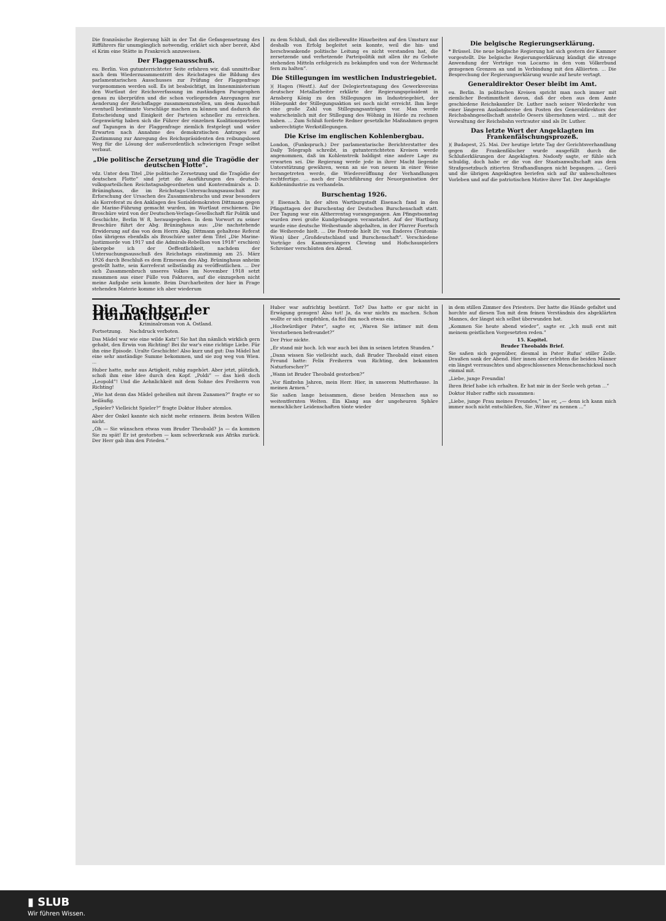Die französische Regierung hält in der Tat die Gefangensetzung des Rifführers für unumgänglich notwendig, erklärt sich aber bereit, Abd el Krim eine Stätte in Frankreich anzuweisen.
Der Flaggenausschuß.
eu. Berlin. Von gutunterrichteter Seite erfahren wir, daß unmittelbar nach dem Wiederzusammentritt des Reichstages die Bildung des parlamentarischen Ausschusses zur Prüfung der Flaggenfrage vorgenommen werden soll. Es ist beabsichtigt, im Innenministerium den Wortlaut der Reichsverfassung im zuständigen Paragraphen genau zu überprüfen und die schon vorliegenden Anregungen zur Aenderung der Reichsflagge zusammenzustellen, um dem Ausschuß eventuell bestimmte Vorschläge machen zu können und dadurch die Entscheidung und Einigkeit der Parteien schneller zu erreichen. Gegenwärtig haben sich die Führer der einzelnen Koalitionsparteien auf Tagungen in der Flaggenfrage ziemlich festgelegt und wider Erwarten nach Annahme des demokratischen Antrages auf Zustimmung zur Anregung des Reichspräsidenten den reibungslosen Weg für die Lösung der außerordentlich schwierigen Frage selbst verbaut.
„Die politische Zersetzung und die Tragödie der deutschen Flotte“.
vdz. Unter dem Titel „Die politische Zersetzung und die Tragödie der deutschen Flotte“ sind jetzt die Ausführungen des deutsch-volksparteilichen Reichstagsabgeordneten und Konteradmirals a. D. Brüninghaus, die im Reichstags-Untersuchungsausschuß zur Erforschung der Ursachen des Zusammenbruchs und zwar besonders als Korreferat zu den Anklagen des Sozialdemokraten Dittmann gegen die Marine-Führung gemacht wurden, im Wortlaut erschienen. Die Broschüre wird von der Deutschen-Verlags-Gesellschaft für Politik und Geschichte, Berlin W 8, herausgegeben. In dem Vorwort zu seiner Broschüre führt der Abg. Brüninghaus aus: „Die nachstehende Erwiderung auf das von dem Herrn Abg. Dittmann gehaltene Referat (das übrigens ebenfalls als Broschüre unter dem Titel „Die Marine-Justizmorde von 1917 und die Admirals-Rebellion von 1918“ erschien) übergebe ich der Oeffentlichkeit, nachdem der Untersuchungsausschuß des Reichstags einstimmig am 25. März 1926 durch Beschluß es dem Ermessen des Abg. Brüninghaus anheim gestellt hatte, sein Korreferat selbständig zu veröffentlichen. ... Der sich Zusammenbruch unseres Volkes im November 1918 setzt zusammen aus einer Fülle von Faktoren, auf die einzugehen nicht meine Aufgabe sein konnte. Beim Durcharbeiten der hier in Frage stehenden Materie komme ich aber wiederum
zu dem Schluß, daß das zielbewußte Hinarbeiten auf den Umsturz nur deshalb von Erfolg begleitet sein konnte, weil die hin- und herschwankende politische Leitung es nicht verstanden hat, die zersetzende und verhetzende Parteipolitik mit allen ihr zu Gebote stehenden Mitteln erfolgreich zu bekämpfen und von der Wehrmacht fern zu halten“.
Die Stillegungen im westlichen Industriegebiet.
)( Hagen (Westf.). Auf der Delegiertentagung des Gewerkvereins deutscher Metallarbeiter erklärte der Regierungspräsident in Arnsberg König zu den Stillegungen im Industriegebiet, der Höhepunkt der Stillegungsaktion sei noch nicht erreicht. Ihm liege eine große Zahl von Stillegungsanträgen vor. Man werde wahrscheinlich mit der Stillegung des Wöhnig in Hörde zu rechnen haben. ... Zum Schluß forderte Redner gesetzliche Maßnahmen gegen unberechtigte Werkstillegungen.
Die Krise im englischen Kohlenbergbau.
London, (Funkspruch.) Der parlamentarische Berichterstatter des Daily Telegraph schreibt, in gutunterrichteten Kreisen werde angenommen, daß im Kohlenstreik baldigst eine andere Lage zu erwarten sei. Die Regierung werde jede in ihrer Macht liegende Unterstützung gewähren, wenn an sie von neuem in einer Weise herangetreten werde, die Wiedereröffnung der Verhandlungen rechtfertige. ... nach der Durchführung der Neuorganisation der Kohlenindustrie zu verhandeln.
Burschentag 1926.
)( Eisenach. In der alten Wartburgstadt Eisenach fand in den Pfingsttagen der Burschentag der Deutschen Burschenschaft statt. Der Tagung war ein Altherrentag vorangegangen. Am Pfingstsonntag wurden zwei große Kundgebungen veranstaltet. Auf der Wartburg wurde eine deutsche Weihestunde abgehalten, in der Pfarrer Foertsch die Weiherede hielt. ... Die Festrede hielt Dr. von Enderes (Teutonia-Wien) über „Großdeutschland und Burschenschaft“. Verschiedene Vorträge des Kammersängers Clewing und Hofschauspielers Schreiner verschönten den Abend.
Die belgische Regierungserklärung.
* Brüssel. Die neue belgische Regierung hat sich gestern der Kammer vorgestellt. Die belgische Regierungserklärung kündigt die strenge Anwendung der Verträge von Locarno in den vom Völkerbund gezogenen Grenzen an und in Verbindung mit den Alliierten. ... Die Besprechung der Regierungserklärung wurde auf heute vertagt.
Generaldirektor Oeser bleibt im Amt.
eu. Berlin. In politischen Kreisen spricht man noch immer mit ziemlicher Bestimmtheit davon, daß der eben aus dem Amte geschiedene Reichskanzler Dr. Luther nach seiner Wiederkehr von einer längeren Auslandsreise den Posten des Generaldirektors der Reichsbahngesellschaft anstelle Oesers übernehmen wird. ... mit der Verwaltung der Reichsbahn vertrauter sind als Dr. Luther.
Das letzte Wort der Angeklagten im Frankenfälschungsprozeß.
)( Budapest, 25. Mai. Der heutige letzte Tag der Gerichtsverhandlung gegen die Frankenfälscher wurde ausgefüllt durch die Schlußerklärungen der Angeklagten. Nadosfy sagte, er fühle sich schuldig, doch habe er die von der Staatsanwaltschaft aus dem Strafgesetzbuch zitierten Strafhandlungen nicht begangen. ... Gerö und die übrigen Angeklagten beriefen sich auf ihr unbescholtenes Vorleben und auf die patriotischen Motive ihrer Tat. Der Angeklagte
Die Tochter der Heimatlosen.
Kriminalroman von A. Ostland.
Fortsetzung. Nachdruck verboten.
Das Mädel war wie eine wilde Katz'! Sie hat ihn nämlich wirklich gern gehabt, den Erwin von Richting! Bei ihr war's eine richtige Liebe. Für ihn eine Episode. Uralte Geschichte! Also kurz und gut: Das Mädel hat eine sehr anständige Summe bekommen, und sie zog weg von Wien. ...
Huber hatte, mehr aus Artigkeit, ruhig zugehört. Aber jetzt, plötzlich, schoß ihm eine Idee durch den Kopf. „Poldi“ — das hieß doch „Leopold“! Und die Aehnlichkeit mit dem Sohne des Freiherrn von Richting!
„Wie hat denn das Mädel geheißen mit ihrem Zunamen?“ fragte er so beiläufig.
„Spieler? Vielleicht Spieler?“ fragte Doktor Huber atemlos.
Aber der Onkel kannte sich nicht mehr erinnern. Beim besten Willen nicht.
„Oh — Sie wünschen etwas vom Bruder Theobald? Ja — da kommen Sie zu spät! Er ist gestorben — kam schwerkrank aus Afrika zurück. Der Herr gab ihm den Frieden.“
Huber war aufrichtig bestürzt. Tot? Das hatte er gar nicht in Erwägung gezogen! Also tot! Ja, da war nichts zu machen. Schon wollte er sich empfehlen, da fiel ihm noch etwas ein.
„Hochwürdiger Pater“, sagte er, „Waren Sie intimer mit dem Verstorbenen befreundet?“
Der Prior nickte.
„Er stand mir hoch. Ich war auch bei ihm in seinen letzten Stunden.“
„Dann wissen Sie vielleicht auch, daß Bruder Theobald einst einen Freund hatte: Felix Freiherrn von Richting, den bekannten Naturforscher?“
„Wann ist Bruder Theobald gestorben?“
„Vor fünfzehn Jahren, mein Herr. Hier, in unserem Mutterhause. In meinen Armen.“
Sie saßen lange beisammen, diese beiden Menschen aus so weitentfernten Welten. Ein Klang aus der ungeheuren Sphäre menschlicher Leidenschaften tönte wieder
in dem stillen Zimmer des Priesters. Der hatte die Hände gefaltet und horchte auf diesen Ton mit dem feinen Verständnis des abgeklärten Mannes, der längst sich selbst überwunden hat.
„Kommen Sie heute abend wieder“, sagte er. „Ich muß erst mit meinem geistlichen Vorgesetzten reden.“
15. Kapitel.
Bruder Theobalds Brief.
Sie saßen sich gegenüber, diesmal in Pater Rufus' stiller Zelle. Draußen sank der Abend. Hier innen aber erlebten die beiden Männer ein längst verrauschtes und abgeschlossenes Menschenschicksal noch einmal mit.
„Liebe, junge Freundin!
Ihren Brief habe ich erhalten. Er hat mir in der Seele weh getan ...“
Doktor Huber raffte sich zusammen:
„Liebe, junge Frau meines Freundes,“ las er, „— denn ich kann mich immer noch nicht entschließen, Sie ‚Witwe‘ zu nennen ...“
▮ SLUB
Wir führen Wissen.